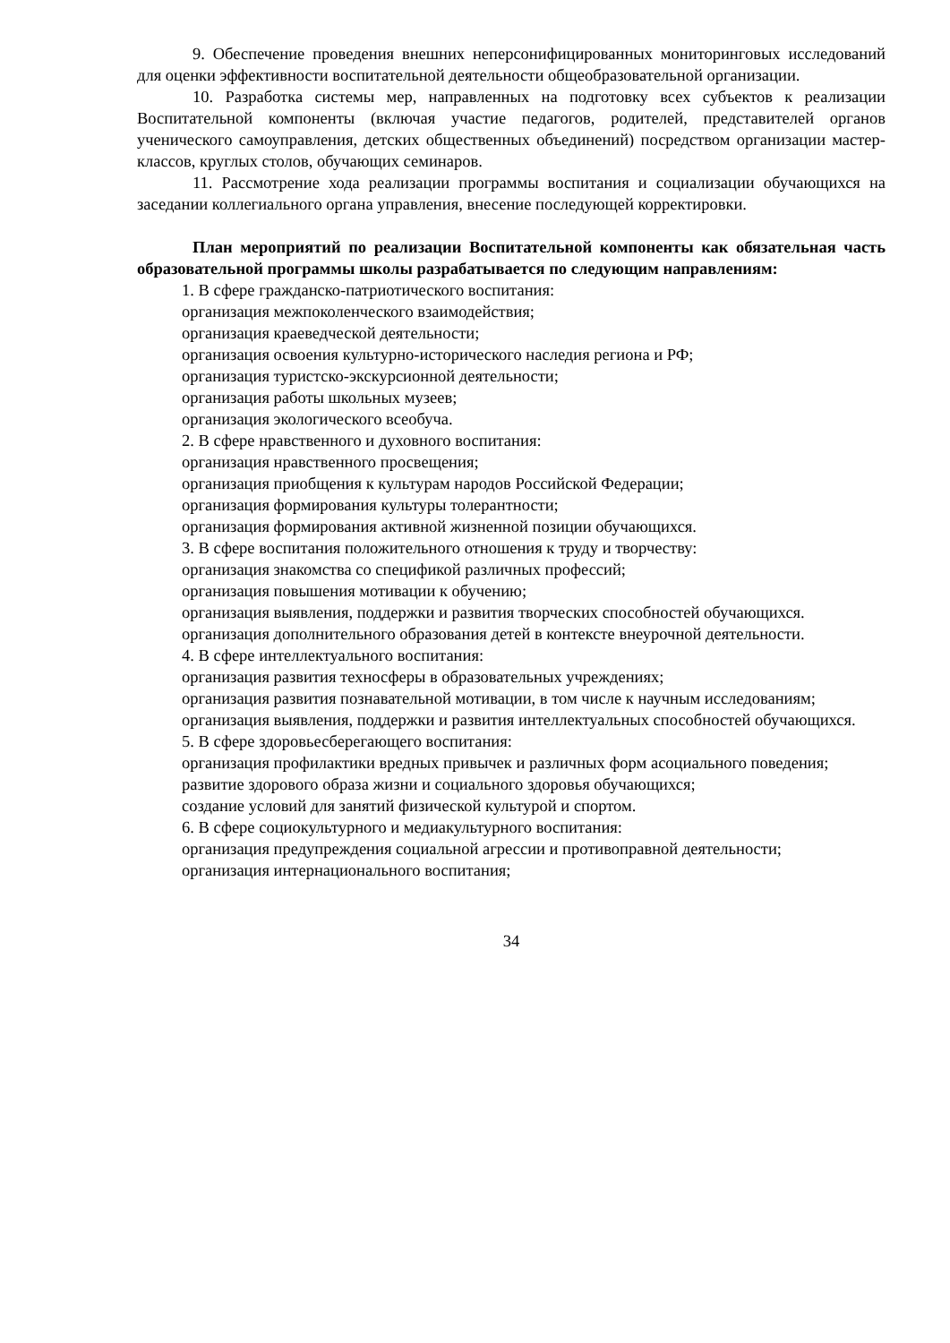9. Обеспечение проведения внешних неперсонифицированных мониторинговых исследований для оценки эффективности воспитательной деятельности общеобразовательной организации.
10. Разработка системы мер, направленных на подготовку всех субъектов к реализации Воспитательной компоненты (включая участие педагогов, родителей, представителей органов ученического самоуправления, детских общественных объединений) посредством организации мастер-классов, круглых столов, обучающих семинаров.
11. Рассмотрение хода реализации программы воспитания и социализации обучающихся на заседании коллегиального органа управления, внесение последующей корректировки.
План мероприятий по реализации Воспитательной компоненты как обязательная часть образовательной программы школы разрабатывается по следующим направлениям:
1. В сфере гражданско-патриотического воспитания:
организация межпоколенческого взаимодействия;
организация краеведческой деятельности;
организация освоения культурно-исторического наследия региона и РФ;
организация туристско-экскурсионной деятельности;
организация работы школьных музеев;
организация экологического всеобуча.
2. В сфере нравственного и духовного воспитания:
организация нравственного просвещения;
организация приобщения к культурам народов Российской Федерации;
организация формирования культуры толерантности;
организация формирования активной жизненной позиции обучающихся.
3. В сфере воспитания положительного отношения к труду и творчеству:
организация знакомства со спецификой различных профессий;
организация повышения мотивации к обучению;
организация выявления, поддержки и развития творческих способностей обучающихся.
организация дополнительного образования детей в контексте внеурочной деятельности.
4. В сфере интеллектуального воспитания:
организация развития техносферы в образовательных учреждениях;
организация развития познавательной мотивации, в том числе к научным исследованиям;
организация выявления, поддержки и развития интеллектуальных способностей обучающихся.
5. В сфере здоровьесберегающего воспитания:
организация профилактики вредных привычек и различных форм асоциального поведения;
развитие здорового образа жизни и социального здоровья обучающихся;
создание условий для занятий физической культурой и спортом.
6. В сфере социокультурного и медиакультурного воспитания:
организация предупреждения социальной агрессии и противоправной деятельности;
организация интернационального воспитания;
34